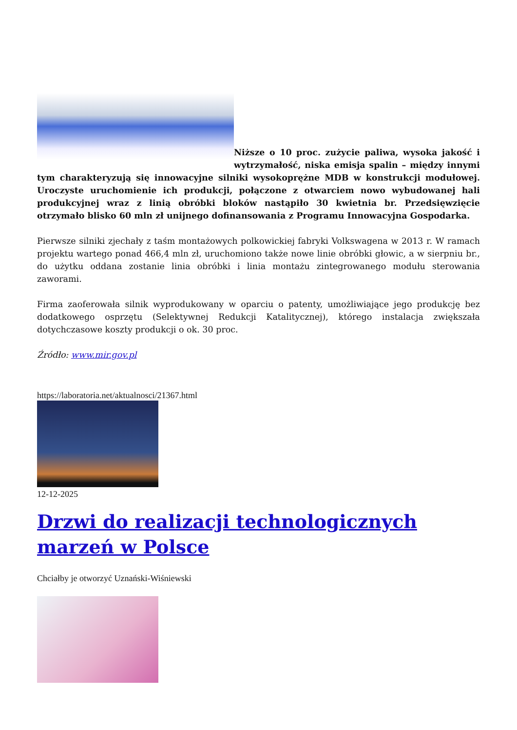Niższe o 10 proc. zużycie paliwa, wysoka jakość i wytrzymałość, niska emisja spalin – między innymi tym charakteryzują się innowacyjne silniki wysokoprężne MDB w konstrukcji modułowej. Uroczyste uruchomienie ich produkcji, połączone z otwarciem nowo wybudowanej hali produkcyjnej wraz z linią obróbki bloków nastąpiło 30 kwietnia br. Przedsięwzięcie otrzymało blisko 60 mln zł unijnego dofinansowania z Programu Innowacyjna Gospodarka.
Pierwsze silniki zjechały z taśm montażowych polkowickiej fabryki Volkswagena w 2013 r. W ramach projektu wartego ponad 466,4 mln zł, uruchomiono także nowe linie obróbki głowic, a w sierpniu br., do użytku oddana zostanie linia obróbki i linia montażu zintegrowanego modułu sterowania zaworami.
Firma zaoferowała silnik wyprodukowany w oparciu o patenty, umożliwiające jego produkcję bez dodatkowego osprzętu (Selektywnej Redukcji Katalitycznej), którego instalacja zwiększała dotychczasowe koszty produkcji o ok. 30 proc.
Źródło: www.mir.gov.pl
https://laboratoria.net/aktualnosci/21367.html
12-12-2025
Drzwi do realizacji technologicznych marzeń w Polsce
Chciałby je otworzyć Uznański-Wiśniewski